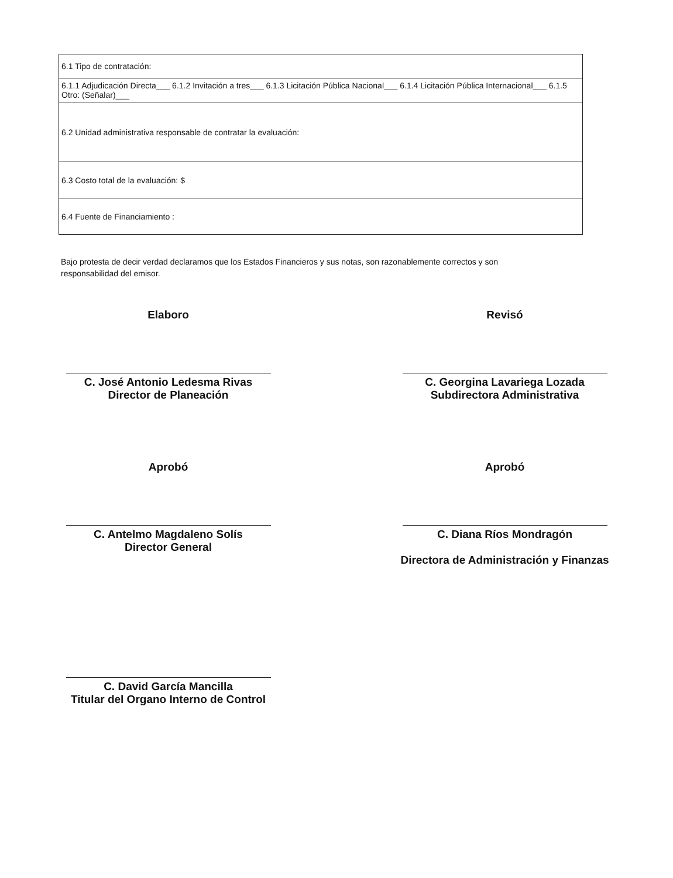| 6.1 Tipo de contratación: |
| 6.1.1 Adjudicación Directa___ 6.1.2 Invitación a tres___ 6.1.3 Licitación Pública Nacional___ 6.1.4 Licitación Pública Internacional___ 6.1.5 Otro: (Señalar)___ |
| 6.2 Unidad administrativa responsable de contratar la evaluación: |
| 6.3 Costo total de la evaluación: $ |
| 6.4 Fuente de Financiamiento : |
Bajo protesta de decir verdad declaramos que los Estados Financieros y sus notas, son razonablemente correctos y son responsabilidad del emisor.
Elaboro
C. José Antonio Ledesma Rivas
Director de Planeación
Revisó
C. Georgina Lavariega Lozada
Subdirectora Administrativa
Aprobó
C. Antelmo Magdaleno Solís
Director General
Aprobó
C. Diana Ríos Mondragón
Directora de Administración y Finanzas
C. David García Mancilla
Titular del Organo Interno de Control